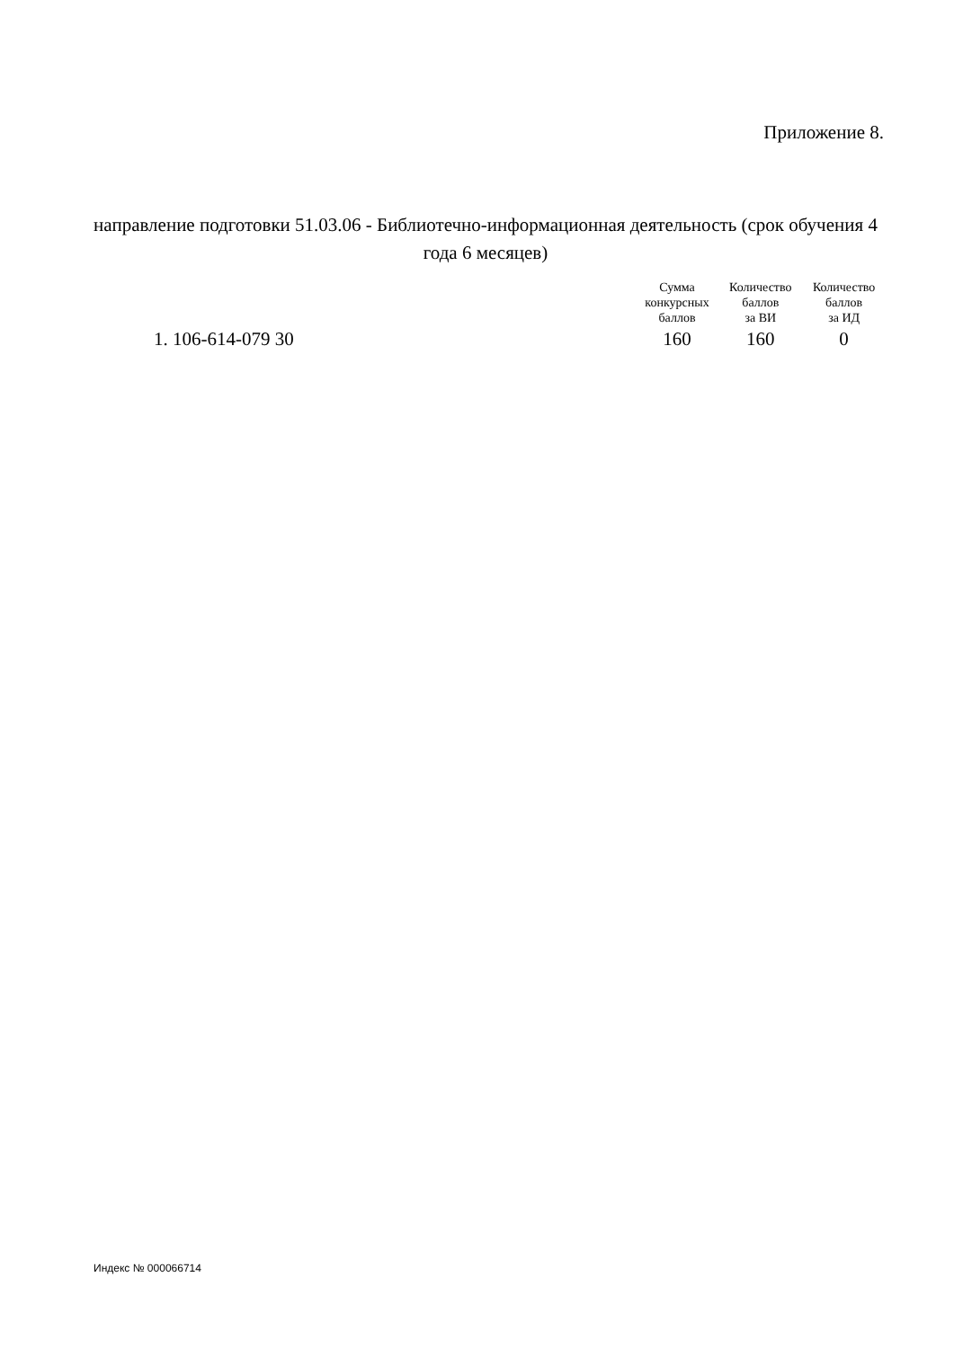Приложение 8.
направление подготовки 51.03.06 - Библиотечно-информационная деятельность (срок обучения 4 года 6 месяцев)
| | Сумма конкурсных баллов | Количество баллов за ВИ | Количество баллов за ИД |
| --- | --- | --- | --- |
| 1. 106-614-079 30 | 160 | 160 | 0 |
Индекс № 000066714